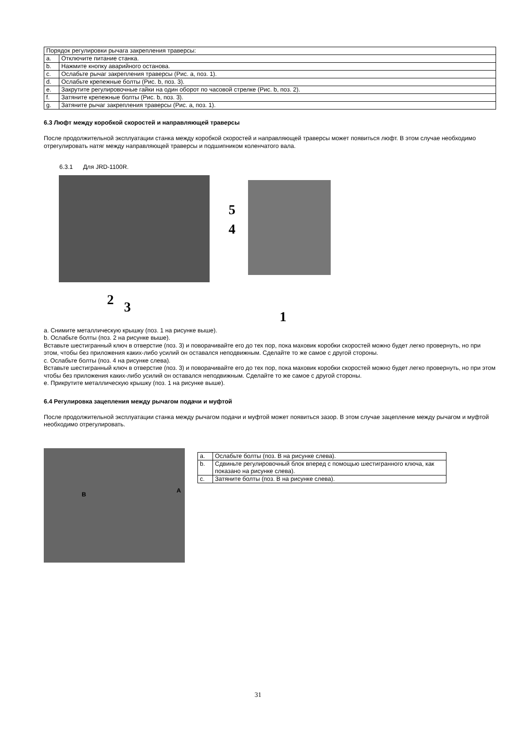| Порядок регулировки рычага закрепления траверсы: | |
| a. | Отключите питание станка. |
| b. | Нажмите кнопку аварийного останова. |
| c. | Ослабьте рычаг закрепления траверсы (Рис. a, поз. 1). |
| d. | Ослабьте крепежные болты (Рис. b, поз. 3). |
| e. | Закрутите регулировочные гайки на один оборот по часовой стрелке (Рис. b, поз. 2). |
| f. | Затяните крепежные болты (Рис. b, поз. 3). |
| g. | Затяните рычаг закрепления траверсы (Рис. a, поз. 1). |
6.3 Люфт между коробкой скоростей и направляющей траверсы
После продолжительной эксплуатации станка между коробкой скоростей и направляющей траверсы может появиться люфт. В этом случае необходимо отрегулировать натяг между направляющей траверсы и подшипником коленчатого вала.
6.3.1 Для JRD-1100R.
5
4
2 3
1
a. Снимите металлическую крышку (поз. 1 на рисунке выше).
b. Ослабьте болты (поз. 2 на рисунке выше).
Вставьте шестигранный ключ в отверстие (поз. 3) и поворачивайте его до тех пор, пока маховик коробки скоростей можно будет легко провернуть, но при этом, чтобы без приложения каких-либо усилий он оставался неподвижным. Сделайте то же самое с другой стороны.
c. Ослабьте болты (поз. 4 на рисунке слева).
Вставьте шестигранный ключ в отверстие (поз. 3) и поворачивайте его до тех пор, пока маховик коробки скоростей можно будет легко провернуть, но при этом чтобы без приложения каких-либо усилий он оставался неподвижным. Сделайте то же самое с другой стороны.
e. Прикрутите металлическую крышку (поз. 1 на рисунке выше).
6.4 Регулировка зацепления между рычагом подачи и муфтой
После продолжительной эксплуатации станка между рычагом подачи и муфтой может появиться зазор. В этом случае зацепление между рычагом и муфтой необходимо отрегулировать.
B A
| a. | Ослабьте болты (поз. B на рисунке слева). |
| b. | Сдвиньте регулировочный блок вперед с помощью шестигранного ключа, как показано на рисунке слева). |
| c. | Затяните болты (поз. B на рисунке слева). |
31